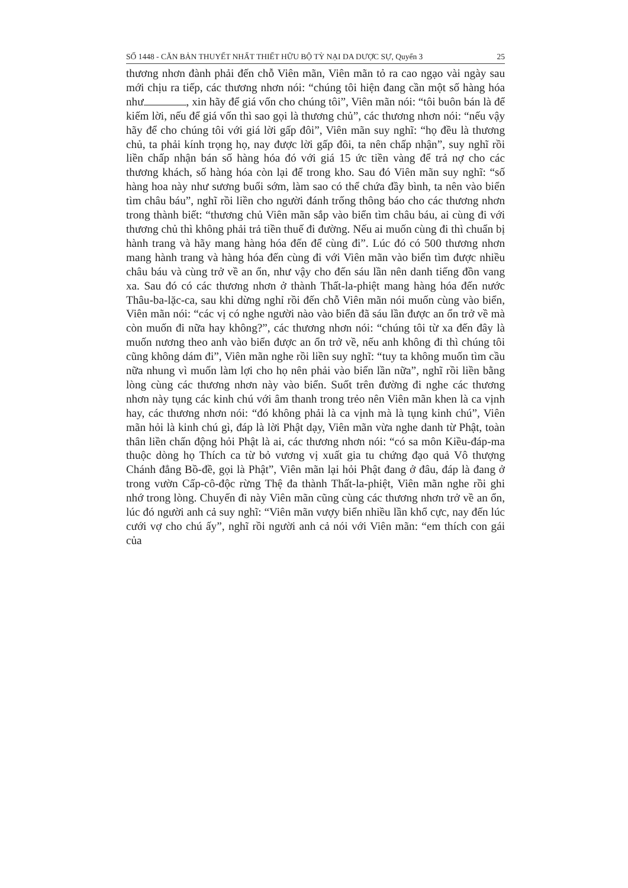SỐ 1448 - CĂN BẢN THUYẾT NHẤT THIẾT HỮU BỘ TỲ NẠI DA DƯỢC SỰ, Quyển 3 25
thương nhơn đành phải đến chỗ Viên mãn, Viên mãn tỏ ra cao ngạo vài ngày sau mới chịu ra tiếp, các thương nhơn nói: “chúng tôi hiện đang cần một số hàng hóa như , xin hãy để giá vốn cho chúng tôi”, Viên mãn nói: “tôi buôn bán là để kiếm lời, nếu để giá vốn thì sao gọi là thương chủ”, các thương nhơn nói: “nếu vậy hãy để cho chúng tôi với giá lời gấp đôi”, Viên mãn suy nghĩ: “họ đều là thương chủ, ta phải kính trọng họ, nay được lời gấp đôi, ta nên chấp nhận”, suy nghĩ rồi liền chấp nhận bán số hàng hóa đó với giá 15 ức tiền vàng để trả nợ cho các thương khách, số hàng hóa còn lại để trong kho. Sau đó Viên mãn suy nghĩ: “số hàng hoa này như sương buổi sớm, làm sao có thể chứa đầy bình, ta nên vào biển tìm châu báu”, nghĩ rồi liền cho người đánh trống thông báo cho các thương nhơn trong thành biết: “thương chủ Viên mãn sắp vào biển tìm châu báu, ai cùng đi với thương chủ thì không phải trả tiền thuế đi đường. Nếu ai muốn cùng đi thì chuẩn bị hành trang và hãy mang hàng hóa đến để cùng đi”. Lúc đó có 500 thương nhơn mang hành trang và hàng hóa đến cùng đi với Viên mãn vào biển tìm được nhiều châu báu và cùng trở về an ổn, như vậy cho đến sáu lần nên danh tiếng đồn vang xa. Sau đó có các thương nhơn ở thành Thất-la-phiệt mang hàng hóa đến nước Thâu-ba-lặc-ca, sau khi dừng nghỉ rồi đến chỗ Viên mãn nói muốn cùng vào biển, Viên mãn nói: “các vị có nghe người nào vào biển đã sáu lần được an ổn trở về mà còn muốn đi nữa hay không?”, các thương nhơn nói: “chúng tôi từ xa đến đây là muốn nương theo anh vào biển được an ổn trở về, nếu anh không đi thì chúng tôi cũng không dám đi”, Viên mãn nghe rồi liền suy nghĩ: “tuy ta không muốn tìm cầu nữa nhung vì muốn làm lợi cho họ nên phải vào biển lần nữa”, nghĩ rồi liền bằng lòng cùng các thương nhơn này vào biển. Suốt trên đường đi nghe các thương nhơn này tụng các kinh chú với âm thanh trong trẻo nên Viên mãn khen là ca vịnh hay, các thương nhơn nói: “đó không phải là ca vịnh mà là tụng kinh chú”, Viên mãn hỏi là kinh chú gì, đáp là lời Phật dạy, Viên mãn vừa nghe danh từ Phật, toàn thân liền chấn động hỏi Phật là ai, các thương nhơn nói: “có sa môn Kiều-đáp-ma thuộc dòng họ Thích ca từ bỏ vương vị xuất gia tu chứng đạo quả Vô thượng Chánh đẳng Bồ-đề, gọi là Phật”, Viên mãn lại hỏi Phật đang ở đâu, đáp là đang ở trong vườn Cấp-cô-độc rừng Thệ đa thành Thất-la-phiệt, Viên mãn nghe rồi ghi nhớ trong lòng. Chuyến đi này Viên mãn cũng cùng các thương nhơn trở về an ổn, lúc đó người anh cả suy nghĩ: “Viên mãn vượy biển nhiều lần khổ cực, nay đến lúc cưới vợ cho chú ấy”, nghĩ rồi người anh cả nói với Viên mãn: “em thích con gái của